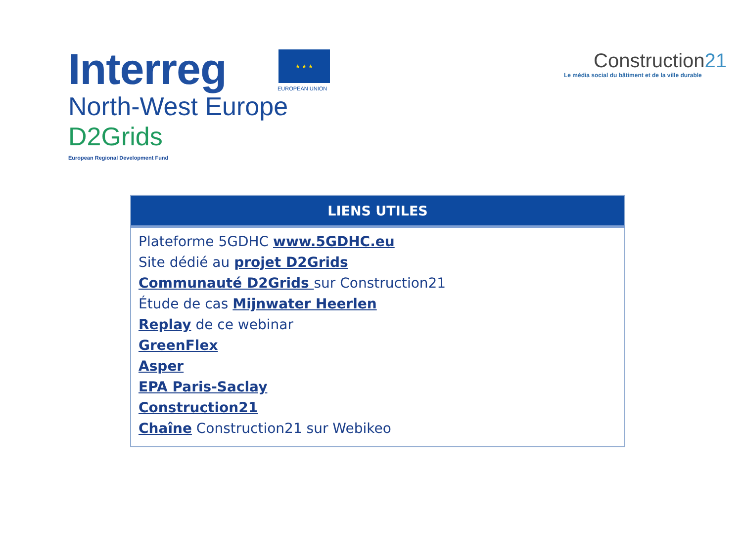Interreg
★ ★ ★
EUROPEAN UNION
North-West Europe
D2Grids
European Regional Development Fund
Construction21
Le média social du bâtiment et de la ville durable
| LIENS UTILES |
| --- |
| Plateforme 5GDHC www.5GDHC.eu Site dédié au projet D2Grids Communauté D2Grids sur Construction21 Étude de cas Mijnwater Heerlen Replay de ce webinar GreenFlex Asper EPA Paris-Saclay Construction21 Chaîne Construction21 sur Webikeo |